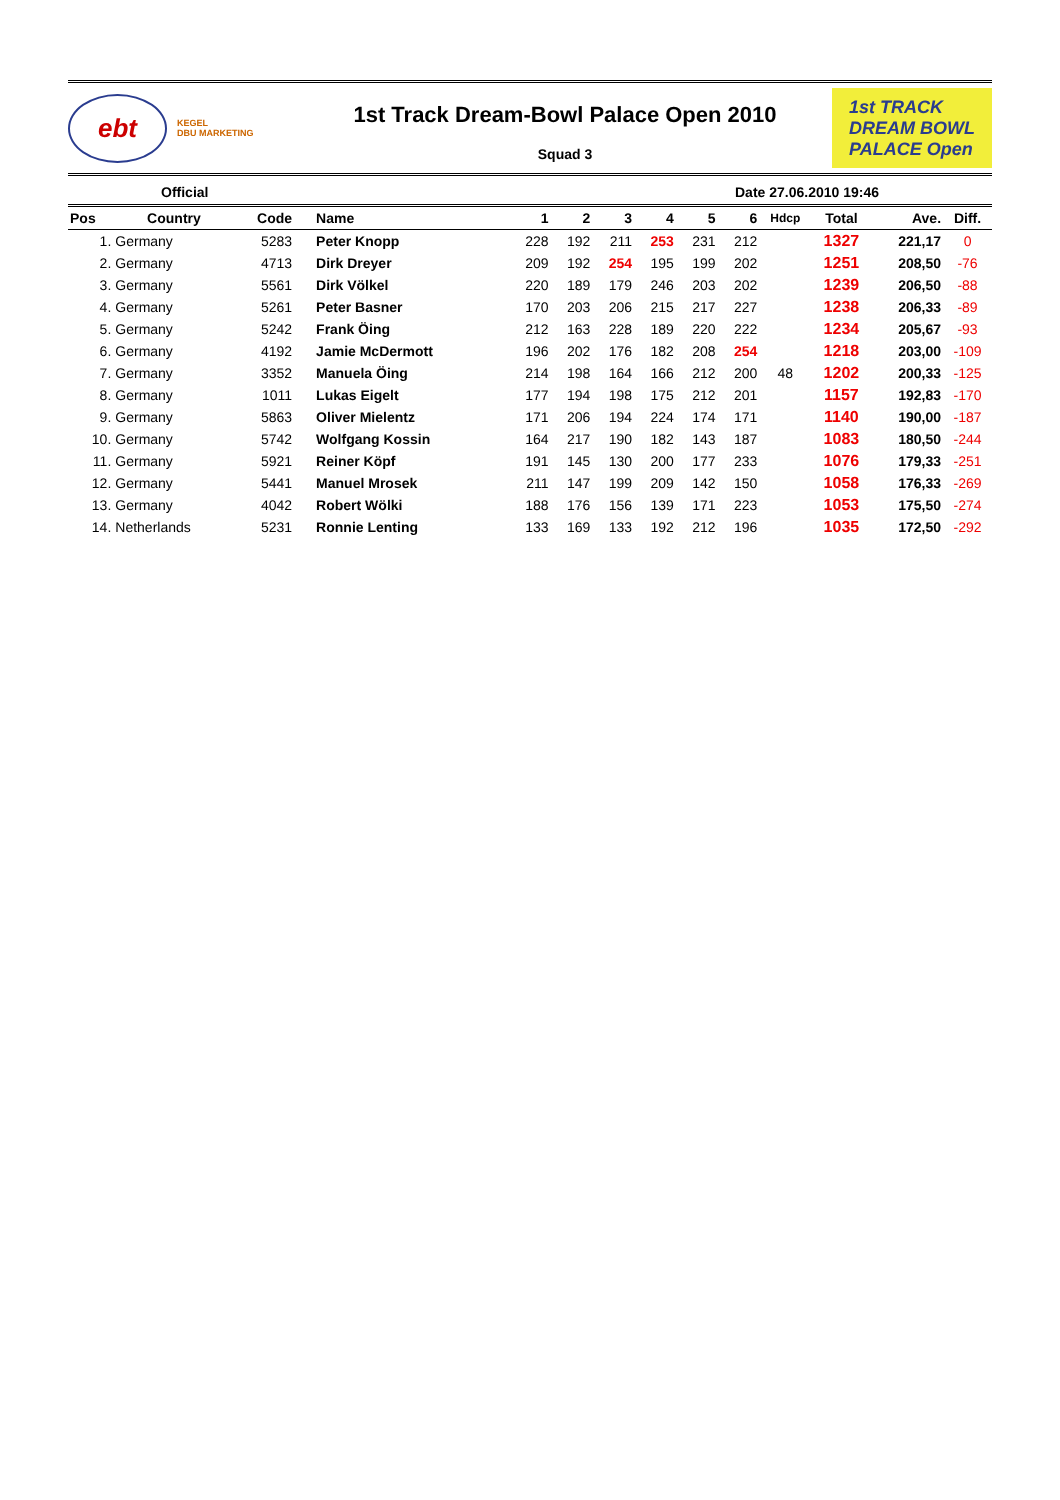ebt
KEGEL
DBU MARKETING
1st Track Dream-Bowl Palace Open 2010
Squad 3
1st TRACK
DREAM BOWL
PALACE Open
Official Date 27.06.2010 19:46
| Pos | Country | Code | Name | 1 | 2 | 3 | 4 | 5 | 6 | Hdcp | Total | Ave. | Diff. |
| --- | --- | --- | --- | --- | --- | --- | --- | --- | --- | --- | --- | --- | --- |
| 1. | Germany | 5283 | Peter Knopp | 228 | 192 | 211 | 253 | 231 | 212 | | 1327 | 221,17 | 0 |
| 2. | Germany | 4713 | Dirk Dreyer | 209 | 192 | 254 | 195 | 199 | 202 | | 1251 | 208,50 | -76 |
| 3. | Germany | 5561 | Dirk Völkel | 220 | 189 | 179 | 246 | 203 | 202 | | 1239 | 206,50 | -88 |
| 4. | Germany | 5261 | Peter Basner | 170 | 203 | 206 | 215 | 217 | 227 | | 1238 | 206,33 | -89 |
| 5. | Germany | 5242 | Frank Öing | 212 | 163 | 228 | 189 | 220 | 222 | | 1234 | 205,67 | -93 |
| 6. | Germany | 4192 | Jamie McDermott | 196 | 202 | 176 | 182 | 208 | 254 | | 1218 | 203,00 | -109 |
| 7. | Germany | 3352 | Manuela Öing | 214 | 198 | 164 | 166 | 212 | 200 | 48 | 1202 | 200,33 | -125 |
| 8. | Germany | 1011 | Lukas Eigelt | 177 | 194 | 198 | 175 | 212 | 201 | | 1157 | 192,83 | -170 |
| 9. | Germany | 5863 | Oliver Mielentz | 171 | 206 | 194 | 224 | 174 | 171 | | 1140 | 190,00 | -187 |
| 10. | Germany | 5742 | Wolfgang Kossin | 164 | 217 | 190 | 182 | 143 | 187 | | 1083 | 180,50 | -244 |
| 11. | Germany | 5921 | Reiner Köpf | 191 | 145 | 130 | 200 | 177 | 233 | | 1076 | 179,33 | -251 |
| 12. | Germany | 5441 | Manuel Mrosek | 211 | 147 | 199 | 209 | 142 | 150 | | 1058 | 176,33 | -269 |
| 13. | Germany | 4042 | Robert Wölki | 188 | 176 | 156 | 139 | 171 | 223 | | 1053 | 175,50 | -274 |
| 14. | Netherlands | 5231 | Ronnie Lenting | 133 | 169 | 133 | 192 | 212 | 196 | | 1035 | 172,50 | -292 |